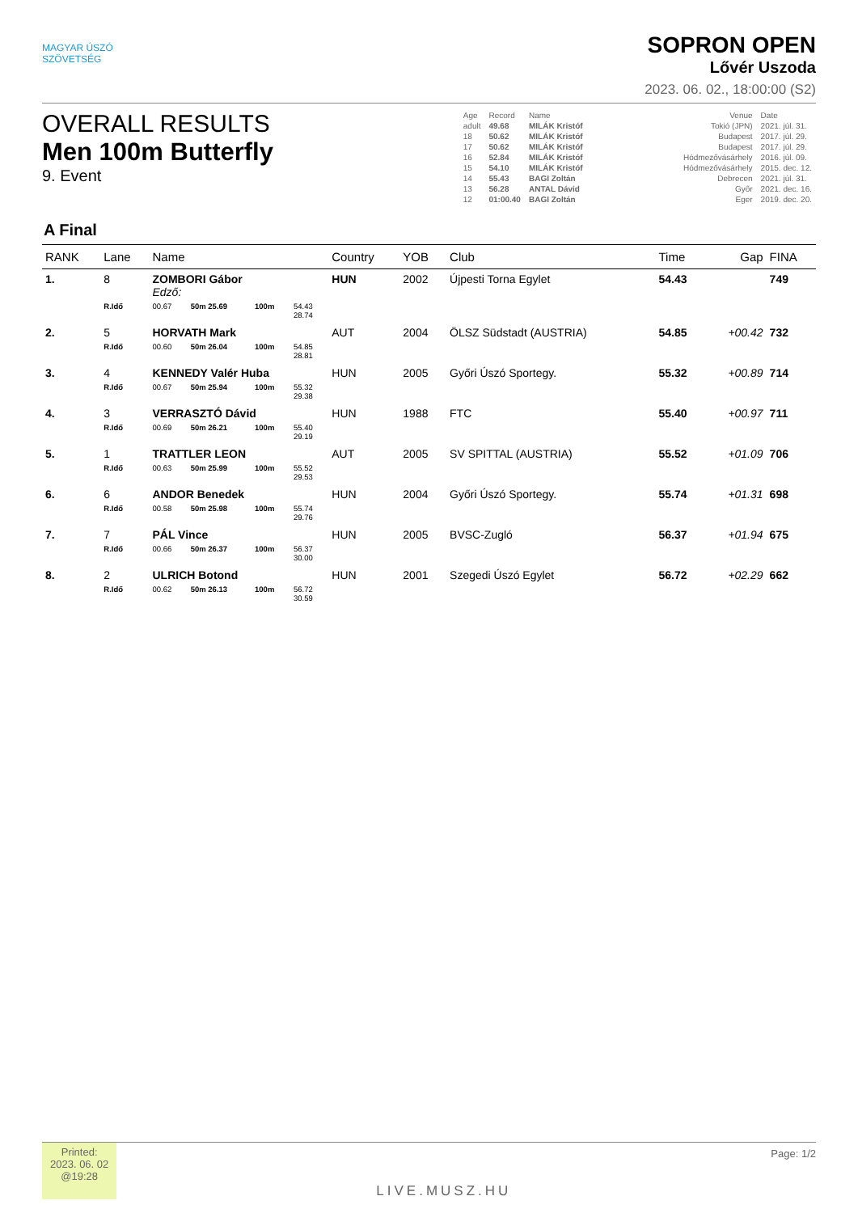MAGYAR ÚSZÓ
SZÖVETSÉG
SOPRON OPEN
Lővér Uszoda
2023. 06. 02., 18:00:00 (S2)
OVERALL RESULTS
Men 100m Butterfly
9. Event
| Age | Record | Name | Venue | Date |
| adult | 49.68 | MILÁK Kristóf | Tokió (JPN) | 2021. júl. 31. |
| 18 | 50.62 | MILÁK Kristóf | Budapest | 2017. júl. 29. |
| 17 | 50.62 | MILÁK Kristóf | Budapest | 2017. júl. 29. |
| 16 | 52.84 | MILÁK Kristóf | Hódmezővásárhely | 2016. júl. 09. |
| 15 | 54.10 | MILÁK Kristóf | Hódmezővásárhely | 2015. dec. 12. |
| 14 | 55.43 | BAGI Zoltán | Debrecen | 2021. júl. 31. |
| 13 | 56.28 | ANTAL Dávid | Győr | 2021. dec. 16. |
| 12 | 01:00.40 | BAGI Zoltán | Eger | 2019. dec. 20. |
A Final
| RANK | Lane | Name | | | | Country | YOB | Club | Time | Gap | FINA |
| --- | --- | --- | --- | --- | --- | --- | --- | --- | --- | --- | --- |
| 1. | 8 | ZOMBORI Gábor Edző: | | | | HUN | 2002 | Újpesti Torna Egylet | 54.43 | | 749 |
| | R.Idő | 00.67 | 50m 25.69 | 100m | 54.43 28.74 | | | | | | |
| 2. | 5 | HORVATH Mark | | | | AUT | 2004 | ÖLSZ Südstadt (AUSTRIA) | 54.85 | +00.42 | 732 |
| | R.Idő | 00.60 | 50m 26.04 | 100m | 54.85 28.81 | | | | | | |
| 3. | 4 | KENNEDY Valér Huba | | | | HUN | 2005 | Győri Úszó Sportegy. | 55.32 | +00.89 | 714 |
| | R.Idő | 00.67 | 50m 25.94 | 100m | 55.32 29.38 | | | | | | |
| 4. | 3 | VERRASZTÓ Dávid | | | | HUN | 1988 | FTC | 55.40 | +00.97 | 711 |
| | R.Idő | 00.69 | 50m 26.21 | 100m | 55.40 29.19 | | | | | | |
| 5. | 1 | TRATTLER LEON | | | | AUT | 2005 | SV SPITTAL (AUSTRIA) | 55.52 | +01.09 | 706 |
| | R.Idő | 00.63 | 50m 25.99 | 100m | 55.52 29.53 | | | | | | |
| 6. | 6 | ANDOR Benedek | | | | HUN | 2004 | Győri Úszó Sportegy. | 55.74 | +01.31 | 698 |
| | R.Idő | 00.58 | 50m 25.98 | 100m | 55.74 29.76 | | | | | | |
| 7. | 7 | PÁL Vince | | | | HUN | 2005 | BVSC-Zugló | 56.37 | +01.94 | 675 |
| | R.Idő | 00.66 | 50m 26.37 | 100m | 56.37 30.00 | | | | | | |
| 8. | 2 | ULRICH Botond | | | | HUN | 2001 | Szegedi Úszó Egylet | 56.72 | +02.29 | 662 |
| | R.Idő | 00.62 | 50m 26.13 | 100m | 56.72 30.59 | | | | | | |
Printed:
2023. 06. 02
@19:28
LIVE.MUSZ.HU
Page: 1/2